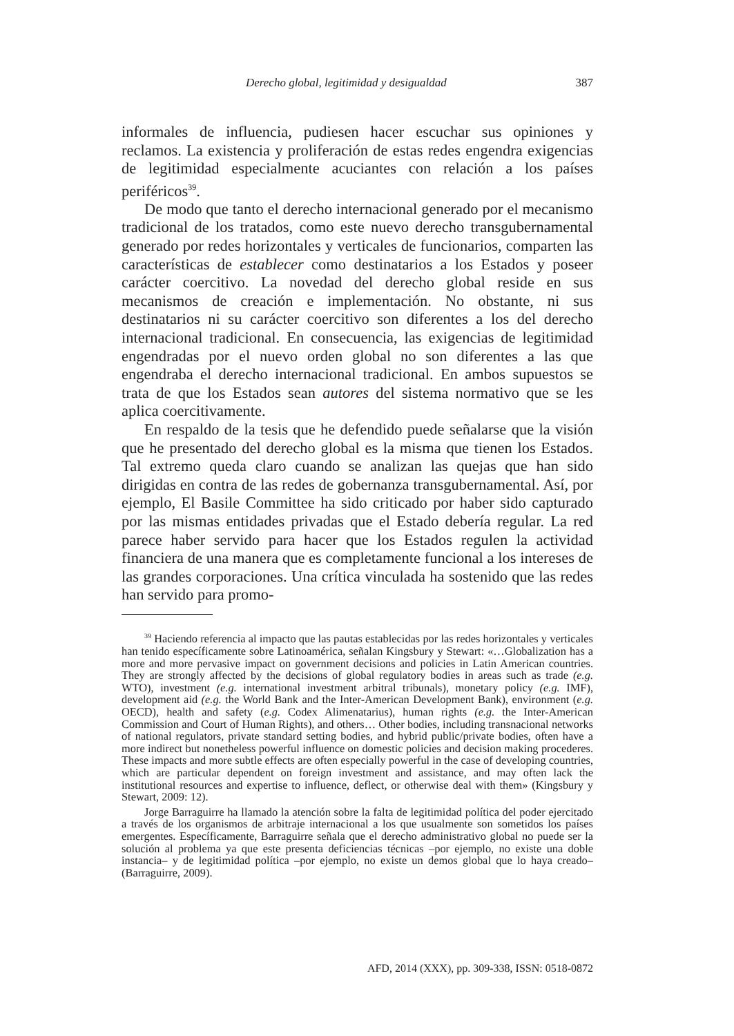Derecho global, legitimidad y desigualdad 387
informales de influencia, pudiesen hacer escuchar sus opiniones y reclamos. La existencia y proliferación de estas redes engendra exigencias de legitimidad especialmente acuciantes con relación a los países periféricos<sup>39</sup>.
De modo que tanto el derecho internacional generado por el mecanismo tradicional de los tratados, como este nuevo derecho transgubernamental generado por redes horizontales y verticales de funcionarios, comparten las características de establecer como destinatarios a los Estados y poseer carácter coercitivo. La novedad del derecho global reside en sus mecanismos de creación e implementación. No obstante, ni sus destinatarios ni su carácter coercitivo son diferentes a los del derecho internacional tradicional. En consecuencia, las exigencias de legitimidad engendradas por el nuevo orden global no son diferentes a las que engendraba el derecho internacional tradicional. En ambos supuestos se trata de que los Estados sean autores del sistema normativo que se les aplica coercitivamente.
En respaldo de la tesis que he defendido puede señalarse que la visión que he presentado del derecho global es la misma que tienen los Estados. Tal extremo queda claro cuando se analizan las quejas que han sido dirigidas en contra de las redes de gobernanza transgubernamental. Así, por ejemplo, El Basile Committee ha sido criticado por haber sido capturado por las mismas entidades privadas que el Estado debería regular. La red parece haber servido para hacer que los Estados regulen la actividad financiera de una manera que es completamente funcional a los intereses de las grandes corporaciones. Una crítica vinculada ha sostenido que las redes han servido para promo-
<sup>39</sup> Haciendo referencia al impacto que las pautas establecidas por las redes horizontales y verticales han tenido específicamente sobre Latinoamérica, señalan Kingsbury y Stewart: «…Globalization has a more and more pervasive impact on government decisions and policies in Latin American countries. They are strongly affected by the decisions of global regulatory bodies in areas such as trade (e.g. WTO), investment (e.g. international investment arbitral tribunals), monetary policy (e.g. IMF), development aid (e.g. the World Bank and the Inter-American Development Bank), environment (e.g. OECD), health and safety (e.g. Codex Alimenatarius), human rights (e.g. the Inter-American Commission and Court of Human Rights), and others… Other bodies, including transnacional networks of national regulators, private standard setting bodies, and hybrid public/private bodies, often have a more indirect but nonetheless powerful influence on domestic policies and decision making procederes. These impacts and more subtle effects are often especially powerful in the case of developing countries, which are particular dependent on foreign investment and assistance, and may often lack the institutional resources and expertise to influence, deflect, or otherwise deal with them» (Kingsbury y Stewart, 2009: 12).
Jorge Barraguirre ha llamado la atención sobre la falta de legitimidad política del poder ejercitado a través de los organismos de arbitraje internacional a los que usualmente son sometidos los países emergentes. Específicamente, Barraguirre señala que el derecho administrativo global no puede ser la solución al problema ya que este presenta deficiencias técnicas –por ejemplo, no existe una doble instancia– y de legitimidad política –por ejemplo, no existe un demos global que lo haya creado– (Barraguirre, 2009).
AFD, 2014 (XXX), pp. 309-338, ISSN: 0518-0872